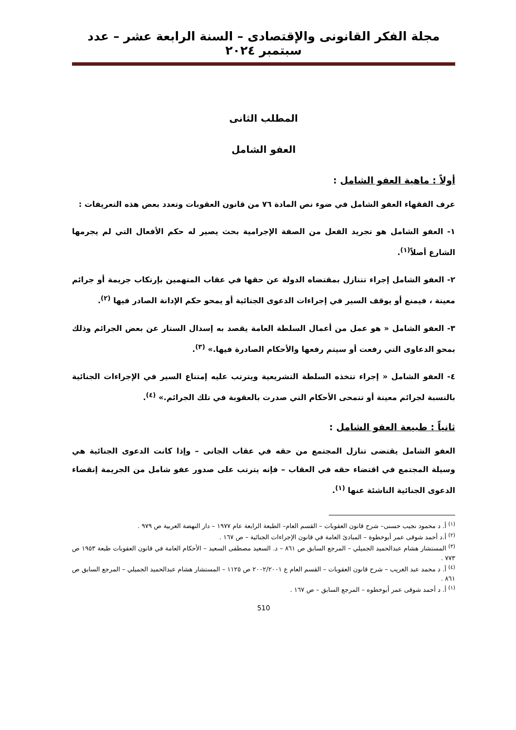مجلة الفكر القانونى والإقتصادى – السنة الرابعة عشر – عدد سبتمبر ٢٠٢٤
المطلب الثانى
العفو الشامل
أولاً : ماهية العفو الشامل :
عرف الفقهاء العفو الشامل في ضوء نص المادة ٧٦ من قانون العقوبات وتعدد بعض هذه التعريفات :
١- العفو الشامل هو تجريد الفعل من الصفة الإجرامية بحث يصير له حكم الأفعال التي لم يجرمها الشارع أصلاً<sup>(١)</sup>.
٢- العفو الشامل إجراء تتنازل بمقتضاه الدولة عن حقها في عقاب المتهمين بإرتكاب جريمة أو جرائم معينة ، فيمنع أو يوقف السير في إجراءات الدعوى الجنائية أو يمحو حكم الإدانة الصادر فيها <sup>(٢)</sup>.
٣- العفو الشامل « هو عمل من أعمال السلطة العامة يقصد به إسدال الستار عن بعض الجرائم وذلك بمحو الدعاوى التي رفعت أو سيتم رفعها والأحكام الصادرة فيها.» <sup>(٣)</sup>.
٤- العفو الشامل « إجراء تتخذه السلطة التشريعية ويترتب عليه إمتناع السير في الإجراءات الجنائية بالنسبة لجرائم معينة أو تنمحى الأحكام التي صدرت بالعقوبة في تلك الجرائم.» <sup>(٤)</sup>.
ثانياً : طبيعة العفو الشامل :
العفو الشامل يقتضى تنازل المجتمع من حقه في عقاب الجانى – وإذا كانت الدعوى الجنائية هي وسيلة المجتمع في اقتضاء حقه في العقاب – فإنه يترتب على صدور عفو شامل من الجريمة إنقضاء الدعوى الجنائية الناشئة عنها <sup>(١)</sup>.
<sup>(١)</sup> أ. د محمود نجيب حسنى– شرح قانون العقوبات – القسم العام– الطبعة الرابعة عام ١٩٧٧ – دار النهضة العربية ص ٩٧٩ .
<sup>(٢)</sup> أ.د أحمد شوقى عمر أبوخطوة – المبادئ العامة في قانون الإجراءات الجنائية – ص ١٦٧ .
<sup>(٣)</sup> المستشار هشام عبدالحميد الجميلي – المرجع السابق ص ٨٦١ – د. السعيد مصطفى السعيد – الأحكام العامة في قانون العقوبات طبعة ١٩٥٣ ص ٧٧٣ .
<sup>(٤)</sup> أ. د محمد عبد الغريب – شرح قانون العقوبات – القسم العام ع ٢٠٠٢/٢٠٠١ ص ١١٢٥ – المستشار هشام عبدالحميد الجميلي – المرجع السابق ص ٨٦١ .
<sup>(١)</sup> أ. د أحمد شوقى عمر أبوخطوه – المرجع السابق – ص ١٦٧ .
510